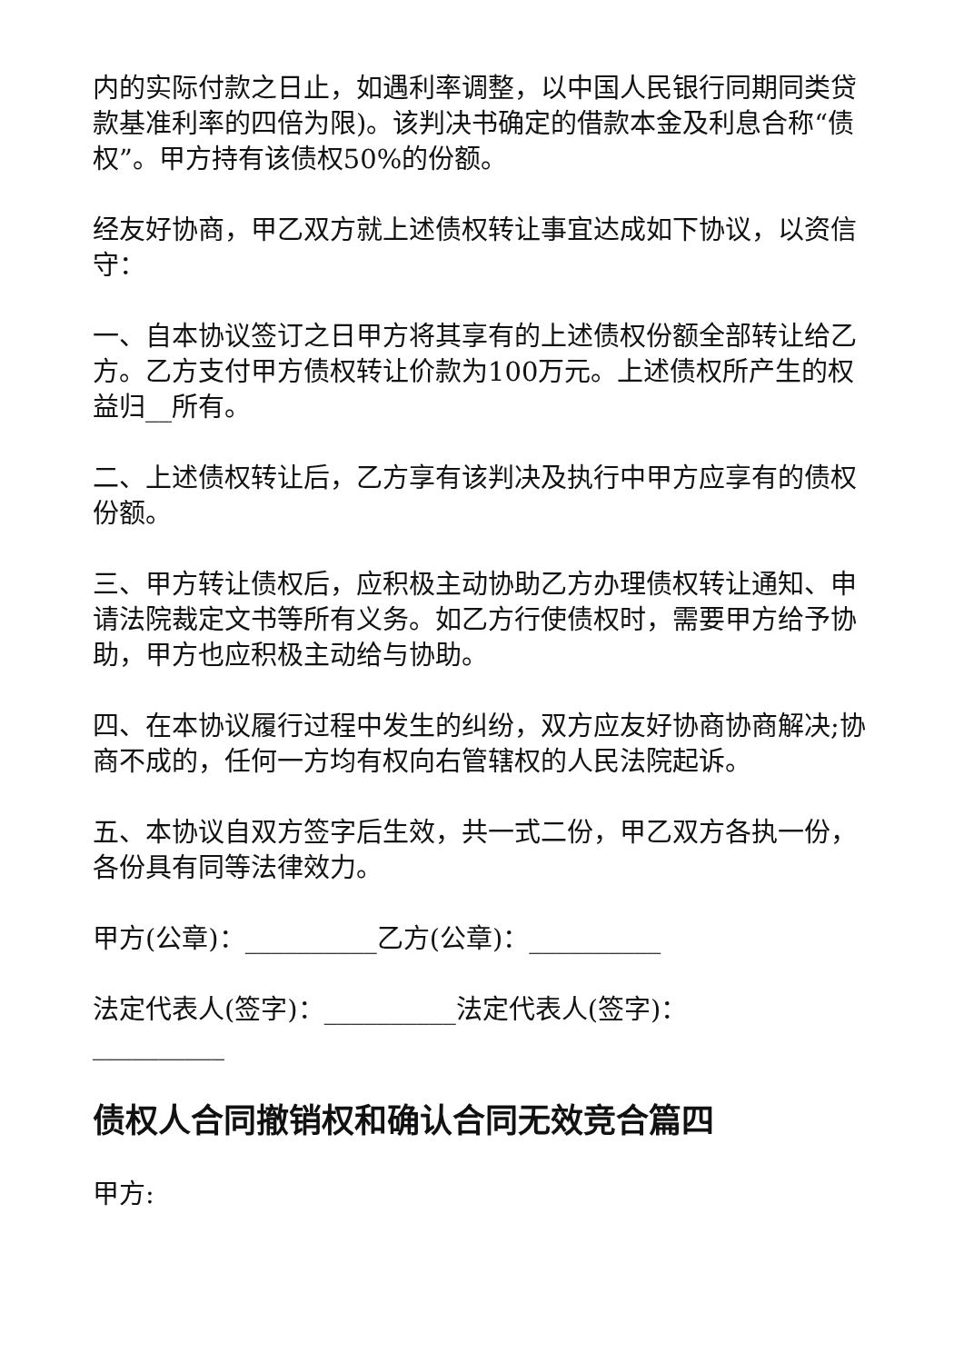内的实际付款之日止，如遇利率调整，以中国人民银行同期同类贷款基准利率的四倍为限)。该判决书确定的借款本金及利息合称“债权”。甲方持有该债权50%的份额。
经友好协商，甲乙双方就上述债权转让事宜达成如下协议，以资信守：
一、自本协议签订之日甲方将其享有的上述债权份额全部转让给乙方。乙方支付甲方债权转让价款为100万元。上述债权所产生的权益归__所有。
二、上述债权转让后，乙方享有该判决及执行中甲方应享有的债权份额。
三、甲方转让债权后，应积极主动协助乙方办理债权转让通知、申请法院裁定文书等所有义务。如乙方行使债权时，需要甲方给予协助，甲方也应积极主动给与协助。
四、在本协议履行过程中发生的纠纷，双方应友好协商协商解决;协商不成的，任何一方均有权向右管辖权的人民法院起诉。
五、本协议自双方签字后生效，共一式二份，甲乙双方各执一份，各份具有同等法律效力。
甲方(公章)：__________乙方(公章)：__________
法定代表人(签字)：__________法定代表人(签字)：__________
债权人合同撤销权和确认合同无效竞合篇四
甲方: